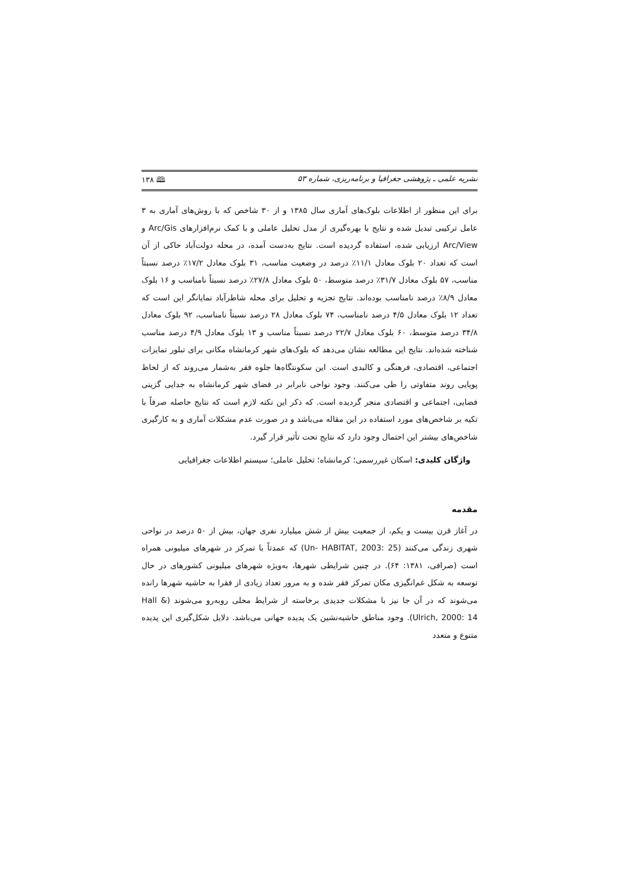نشریه علمی ـ پژوهشی جغرافیا و برنامه‌ریزی، شماره ۵۳ 🕮 ۱۳۸
برای این منظور از اطلاعات بلوک‌های آماری سال ۱۳۸۵ و از ۳۰ شاخص که با روش‌های آماری به ۳ عامل ترکیبی تبدیل شده و نتایج با بهره‌گیری از مدل تحلیل عاملی و با کمک نرم‌افزارهای Arc/Gis و Arc/View ارزیابی شده، استفاده گردیده است. نتایج به‌دست آمده، در محله دولت‌آباد حاکی از آن است که تعداد ۲۰ بلوک معادل ۱۱/۱٪ درصد در وضعیت مناسب، ۳۱ بلوک معادل ۱۷/۲٪ درصد نسبتاً مناسب، ۵۷ بلوک معادل ۳۱/۷٪ درصد متوسط، ۵۰ بلوک معادل ۲۷/۸٪ درصد نسبتاً نامناسب و ۱۶ بلوک معادل ۸/۹٪ درصد نامناسب بوده‌اند. نتایج تجزیه و تحلیل برای محله شاطرآباد نمایانگر این است که تعداد ۱۲ بلوک معادل ۴/۵ درصد نامناسب، ۷۴ بلوک معادل ۲۸ درصد نسبتاً نامناسب، ۹۲ بلوک معادل ۳۴/۸ درصد متوسط، ۶۰ بلوک معادل ۲۲/۷ درصد نسبتاً مناسب و ۱۳ بلوک معادل ۴/۹ درصد مناسب شناخته شده‌اند. نتایج این مطالعه نشان می‌دهد که بلوک‌های شهر کرمانشاه مکانی برای تبلور تمایزات اجتماعی، اقتصادی، فرهنگی و کالبدی است. این سکونتگاه‌ها جلوه فقر به‌شمار می‌روند که از لحاظ پویایی روند متفاوتی را طی می‌کنند. وجود نواحی نابرابر در فضای شهر کرمانشاه به جدایی گزینی فضایی، اجتماعی و اقتصادی منجر گردیده است. که ذکر این نکته لازم است که نتایج حاصله صرفاً با تکیه بر شاخص‌های مورد استفاده در این مقاله می‌باشد و در صورت عدم مشکلات آماری و به کارگیری شاخص‌های بیشتر این احتمال وجود دارد که نتایج تحت تأثیر قرار گیرد.
واژگان کلیدی: اسکان غیررسمی؛ کرمانشاه؛ تحلیل عاملی؛ سیستم اطلاعات جغرافیایی
مقدمه
در آغاز قرن بیست و یکم، از جمعیت بیش از شش میلیارد نفری جهان، بیش از ۵۰ درصد در نواحی شهری زندگی می‌کنند (Un- HABITAT, 2003: 25) که عمدتاً با تمرکز در شهرهای میلیونی همراه است (صرافی، ۱۳۸۱: ۶۴). در چنین شرایطی شهرها، به‌ویژه شهرهای میلیونی کشورهای در حال توسعه به شکل غم‌انگیزی مکان تمرکز فقر شده و به مرور تعداد زیادی از فقرا به حاشیه شهرها رانده می‌شوند که در آن جا نیز با مشکلات جدیدی برخاسته از شرایط محلی روبه‌رو می‌شوند (Hall & Ulrich, 2000: 14). وجود مناطق حاشیه‌نشین یک پدیده جهانی می‌باشد. دلایل شکل‌گیری این پدیده متنوع و متعدد